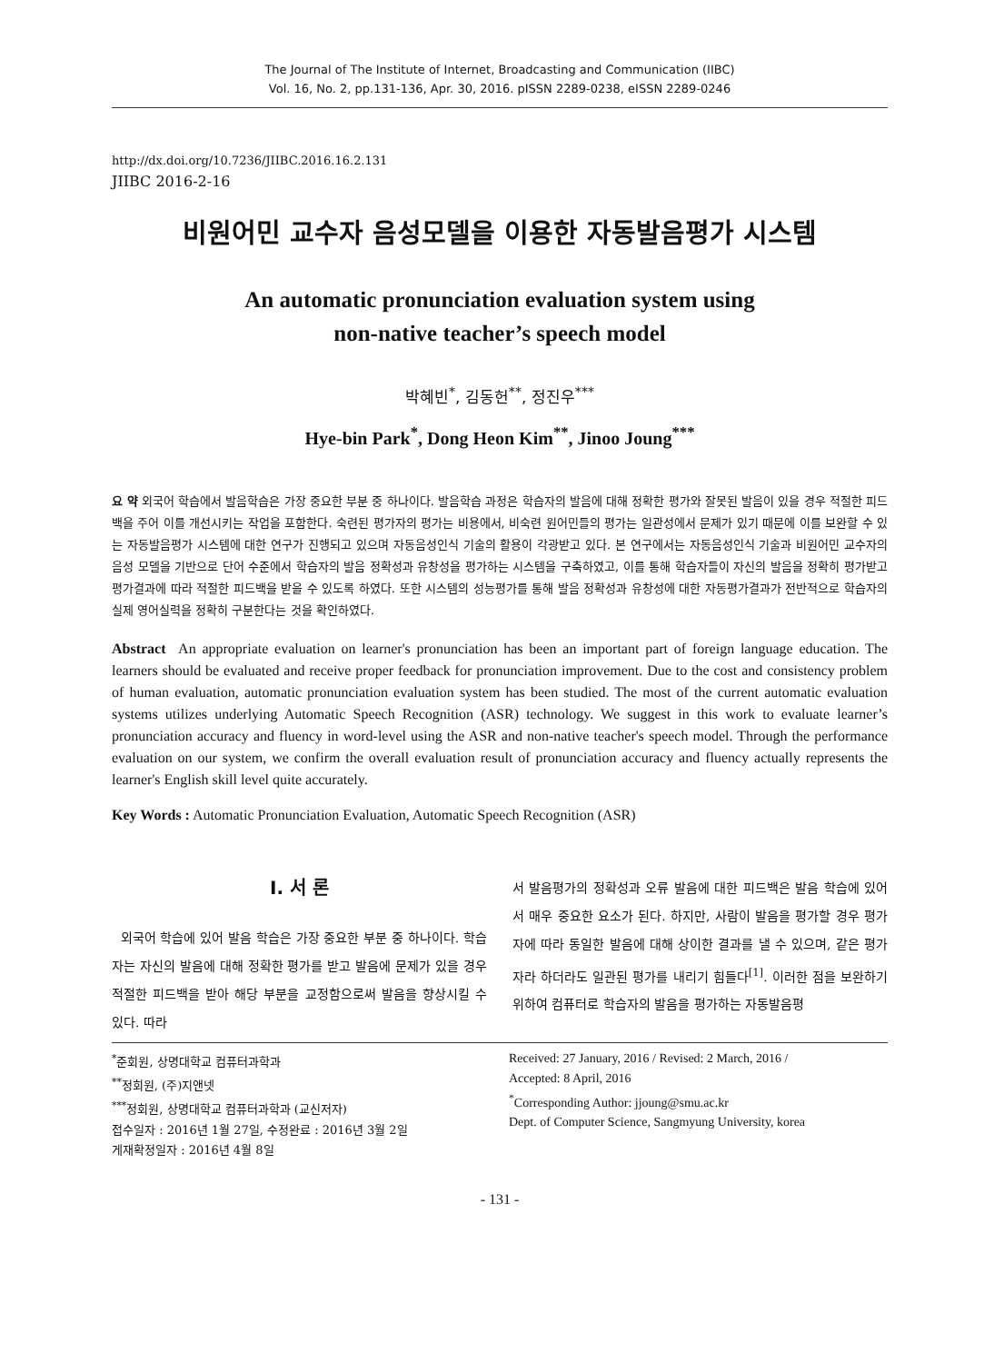The Journal of The Institute of Internet, Broadcasting and Communication (IIBC)
Vol. 16, No. 2, pp.131-136, Apr. 30, 2016. pISSN 2289-0238, eISSN 2289-0246
http://dx.doi.org/10.7236/JIIBC.2016.16.2.131
JIIBC 2016-2-16
비원어민 교수자 음성모델을 이용한 자동발음평가 시스템
An automatic pronunciation evaluation system using
non-native teacher’s speech model
박혜빈<sup>*</sup>, 김동헌<sup>**</sup>, 정진우<sup>***</sup>
Hye-bin Park<sup>*</sup>, Dong Heon Kim<sup>**</sup>, Jinoo Joung<sup>***</sup>
요 약 외국어 학습에서 발음학습은 가장 중요한 부분 중 하나이다. 발음학습 과정은 학습자의 발음에 대해 정확한 평가와 잘못된 발음이 있을 경우 적절한 피드백을 주어 이를 개선시키는 작업을 포함한다. 숙련된 평가자의 평가는 비용에서, 비숙련 원어민들의 평가는 일관성에서 문제가 있기 때문에 이를 보완할 수 있는 자동발음평가 시스템에 대한 연구가 진행되고 있으며 자동음성인식 기술의 활용이 각광받고 있다. 본 연구에서는 자동음성인식 기술과 비원어민 교수자의 음성 모델을 기반으로 단어 수준에서 학습자의 발음 정확성과 유창성을 평가하는 시스템을 구축하였고, 이를 통해 학습자들이 자신의 발음을 정확히 평가받고 평가결과에 따라 적절한 피드백을 받을 수 있도록 하였다. 또한 시스템의 성능평가를 통해 발음 정확성과 유창성에 대한 자동평가결과가 전반적으로 학습자의 실제 영어실력을 정확히 구분한다는 것을 확인하였다.
Abstract An appropriate evaluation on learner's pronunciation has been an important part of foreign language education. The learners should be evaluated and receive proper feedback for pronunciation improvement. Due to the cost and consistency problem of human evaluation, automatic pronunciation evaluation system has been studied. The most of the current automatic evaluation systems utilizes underlying Automatic Speech Recognition (ASR) technology. We suggest in this work to evaluate learner’s pronunciation accuracy and fluency in word-level using the ASR and non-native teacher's speech model. Through the performance evaluation on our system, we confirm the overall evaluation result of pronunciation accuracy and fluency actually represents the learner's English skill level quite accurately.
Key Words : Automatic Pronunciation Evaluation, Automatic Speech Recognition (ASR)
Ⅰ. 서 론
외국어 학습에 있어 발음 학습은 가장 중요한 부분 중 하나이다. 학습자는 자신의 발음에 대해 정확한 평가를 받고 발음에 문제가 있을 경우 적절한 피드백을 받아 해당 부분을 교정함으로써 발음을 향상시킬 수 있다. 따라
서 발음평가의 정확성과 오류 발음에 대한 피드백은 발음 학습에 있어서 매우 중요한 요소가 된다. 하지만, 사람이 발음을 평가할 경우 평가자에 따라 동일한 발음에 대해 상이한 결과를 낼 수 있으며, 같은 평가자라 하더라도 일관된 평가를 내리기 힘들다<sup>[1]</sup>. 이러한 점을 보완하기 위하여 컴퓨터로 학습자의 발음을 평가하는 자동발음평
<sup>*</sup> 준회원, 상명대학교 컴퓨터과학과
<sup>**</sup> 정회원, (주)지앤넷
<sup>***</sup> 정회원, 상명대학교 컴퓨터과학과 (교신저자)
접수일자 : 2016년 1월 27일, 수정완료 : 2016년 3월 2일
게재확정일자 : 2016년 4월 8일
Received: 27 January, 2016 / Revised: 2 March, 2016 /
Accepted: 8 April, 2016
<sup>*</sup> Corresponding Author: jjoung@smu.ac.kr
Dept. of Computer Science, Sangmyung University, korea
- 131 -